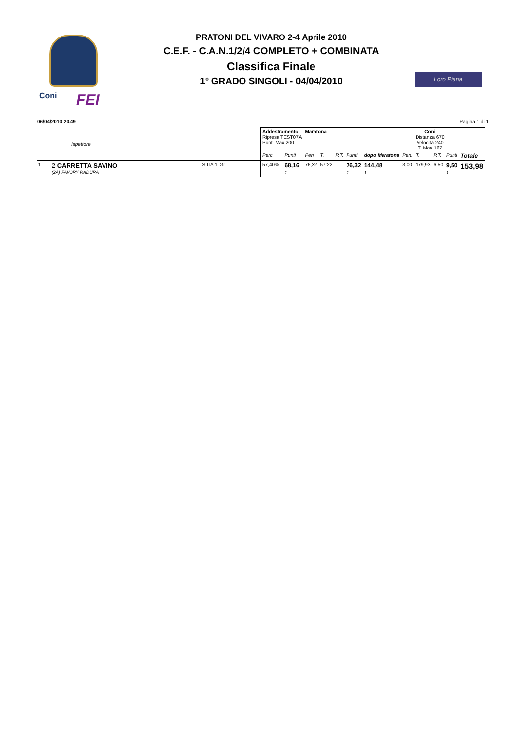Coni FEI
PRATONI DEL VIVARO 2-4 Aprile 2010
C.E.F. - C.A.N.1/2/4 COMPLETO + COMBINATA
Classifica Finale
1° GRADO SINGOLI - 04/04/2010
Loro Piana
06/04/2010 20.49 Pagina 1 di 1
| Ispettore | | | Addestramento Ripresa TEST07A Punt. Max 200 | | Maratona | | | | | Coni Distanza 670 Velocità 240 T. Max 167 | | | | |
| | | | Perc. | Punti | Pen. | T. | P.T. | Punti | dopo Maratona | Pen. | T. | P.T. | Punti | Totale |
| 1 | 2 CARRETTA SAVINO (2A) FAVORY RADURA | S ITA 1°Gr. | 57,40% | 68,16 1 | 76,32 | 57:22 | | 76,32 1 | 144,48 1 | 3,00 | 179,93 | 6,50 | 9,50 1 | 153,98 |